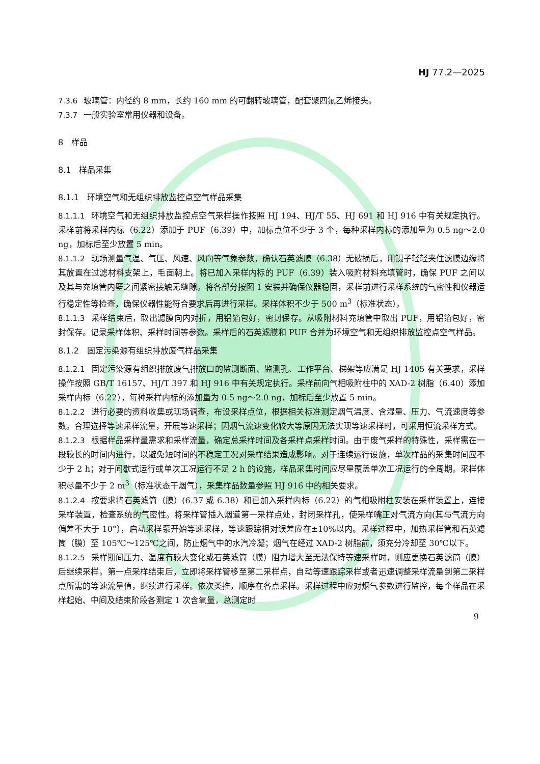HJ 77.2—2025
7.3.6 玻璃管：内径约 8 mm，长约 160 mm 的可翻转玻璃管，配套聚四氟乙烯接头。
7.3.7 一般实验室常用仪器和设备。
8　样品
8.1　样品采集
8.1.1　环境空气和无组织排放监控点空气样品采集
8.1.1.1 环境空气和无组织排放监控点空气采样操作按照 HJ 194、HJ/T 55、HJ 691 和 HJ 916 中有关规定执行。采样前将采样内标（6.22）添加于 PUF（6.39）中，加标点位不少于 3 个，每种采样内标的添加量为 0.5 ng～2.0 ng，加标后至少放置 5 min。
8.1.1.2 现场测量气温、气压、风速、风向等气象参数，确认石英滤膜（6.38）无破损后，用镊子轻轻夹住滤膜边缘将其放置在过滤材料支架上，毛面朝上。将已加入采样内标的 PUF（6.39）装入吸附材料充填管时，确保 PUF 之间以及其与充填管内壁之间紧密接触无缝隙。将各部分按图 1 安装并确保仪器稳固，采样前进行采样系统的气密性和仪器运行稳定性等检查，确保仪器性能符合要求后再进行采样。采样体积不少于 500 m<sup>3</sup>（标准状态）。
8.1.1.3 采样结束后，取出滤膜向内对折，用铝箔包好，密封保存。从吸附材料充填管中取出 PUF，用铝箔包好，密封保存。记录采样体积、采样时间等参数。采样后的石英滤膜和 PUF 合并为环境空气和无组织排放监控点空气样品。
8.1.2　固定污染源有组织排放废气样品采集
8.1.2.1 固定污染源有组织排放废气排放口的监测断面、监测孔、工作平台、梯架等应满足 HJ 1405 有关要求，采样操作按照 GB/T 16157、HJ/T 397 和 HJ 916 中有关规定执行。采样前向气相吸附柱中的 XAD-2 树脂（6.40）添加采样内标（6.22），每种采样内标的添加量为 0.5 ng～2.0 ng，加标后至少放置 5 min。
8.1.2.2 进行必要的资料收集或现场调查，布设采样点位，根据相关标准测定烟气温度、含湿量、压力、气流速度等参数。合理选择等速采样流量，开展等速采样；因烟气流速变化较大等原因无法实现等速采样时，可采用恒流采样方式。
8.1.2.3 根据样品采样量需求和采样流量，确定总采样时间及各采样点采样时间。由于废气采样的特殊性，采样需在一段较长的时间内进行，以避免短时间的不稳定工况对采样结果造成影响。对于连续运行设施，单次样品的采集时间应不少于 2 h；对于间歇式运行或单次工况运行不足 2 h 的设施，样品采集时间应尽量覆盖单次工况运行的全周期。采样体积尽量不少于 2 m<sup>3</sup>（标准状态干烟气），采集样品数量参照 HJ 916 中的相关要求。
8.1.2.4 按要求将石英滤筒（膜）(6.37 或 6.38）和已加入采样内标（6.22）的气相吸附柱安装在采样装置上，连接采样装置，检查系统的气密性。将采样管插入烟道第一采样点处，封闭采样孔，使采样嘴正对气流方向(其与气流方向偏差不大于 10°），启动采样泵开始等速采样，等速跟踪相对误差应在±10%以内。采样过程中，加热采样管和石英滤筒（膜）至 105℃～125℃之间，防止烟气中的水汽冷凝；烟气在经过 XAD-2 树脂前，须充分冷却至 30℃以下。
8.1.2.5 采样期间压力、温度有较大变化或石英滤筒（膜）阻力增大至无法保持等速采样时，则应更换石英滤筒（膜）后继续采样。第一点采样结束后，立即将采样管移至第二采样点，自动等速跟踪采样或者迅速调整采样流量到第二采样点所需的等速流量值，继续进行采样。依次类推，顺序在各点采样。采样过程中应对烟气参数进行监控，每个样品在采样起始、中间及结束阶段各测定 1 次含氧量，总测定时
9